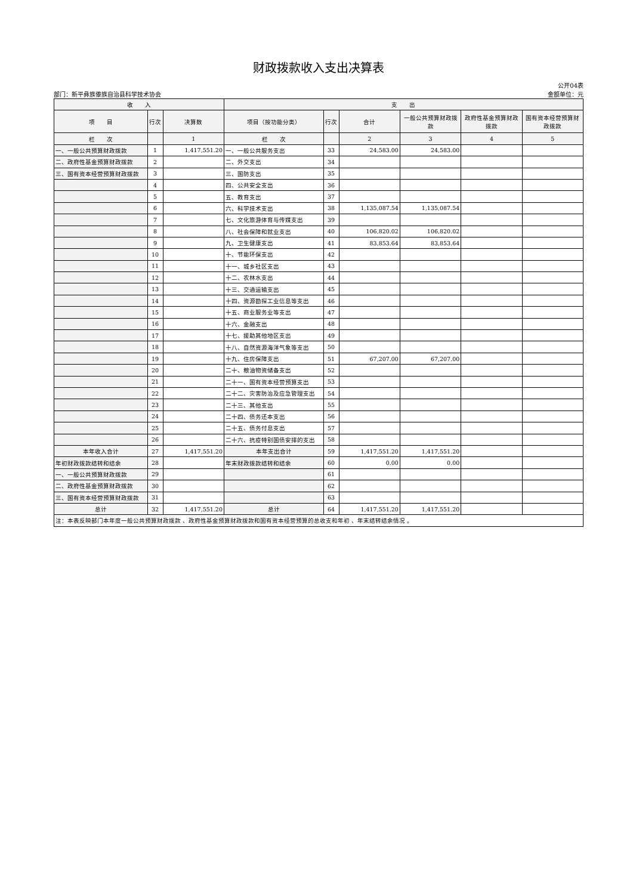财政拨款收入支出决算表
部门：新平彝族傣族自治县科学技术协会 公开04表
金额单位：元
| 收 入 | | | 支 出 | | | | | |
| --- | --- | --- | --- | --- | --- | --- | --- | --- |
| 项 目 | 行次 | 决算数 | 项目（按功能分类） | 行次 | 合计 | 一般公共预算财政拨款 | 政府性基金预算财政拨款 | 国有资本经营预算财政拨款 |
| 栏 次 | | 1 | 栏 次 | | 2 | 3 | 4 | 5 |
| 一、一般公共预算财政拨款 | 1 | 1,417,551.20 | 一、一般公共服务支出 | 33 | 24,583.00 | 24,583.00 | | |
| 二、政府性基金预算财政拨款 | 2 | | 二、外交支出 | 34 | | | | |
| 三、国有资本经营预算财政拨款 | 3 | | 三、国防支出 | 35 | | | | |
| | 4 | | 四、公共安全支出 | 36 | | | | |
| | 5 | | 五、教育支出 | 37 | | | | |
| | 6 | | 六、科学技术支出 | 38 | 1,135,087.54 | 1,135,087.54 | | |
| | 7 | | 七、文化旅游体育与传媒支出 | 39 | | | | |
| | 8 | | 八、社会保障和就业支出 | 40 | 106,820.02 | 106,820.02 | | |
| | 9 | | 九、卫生健康支出 | 41 | 83,853.64 | 83,853.64 | | |
| | 10 | | 十、节能环保支出 | 42 | | | | |
| | 11 | | 十一、城乡社区支出 | 43 | | | | |
| | 12 | | 十二、农林水支出 | 44 | | | | |
| | 13 | | 十三、交通运输支出 | 45 | | | | |
| | 14 | | 十四、资源勘探工业信息等支出 | 46 | | | | |
| | 15 | | 十五、商业服务业等支出 | 47 | | | | |
| | 16 | | 十六、金融支出 | 48 | | | | |
| | 17 | | 十七、援助其他地区支出 | 49 | | | | |
| | 18 | | 十八、自然资源海洋气象等支出 | 50 | | | | |
| | 19 | | 十九、住房保障支出 | 51 | 67,207.00 | 67,207.00 | | |
| | 20 | | 二十、粮油物资储备支出 | 52 | | | | |
| | 21 | | 二十一、国有资本经营预算支出 | 53 | | | | |
| | 22 | | 二十二、灾害防治及应急管理支出 | 54 | | | | |
| | 23 | | 二十三、其他支出 | 55 | | | | |
| | 24 | | 二十四、债务还本支出 | 56 | | | | |
| | 25 | | 二十五、债务付息支出 | 57 | | | | |
| | 26 | | 二十六、抗疫特别国债安排的支出 | 58 | | | | |
| 本年收入合计 | 27 | 1,417,551.20 | 本年支出合计 | 59 | 1,417,551.20 | 1,417,551.20 | | |
| 年初财政拨款结转和结余 | 28 | | 年末财政拨款结转和结余 | 60 | 0.00 | 0.00 | | |
| 一、一般公共预算财政拨款 | 29 | | | 61 | | | | |
| 二、政府性基金预算财政拨款 | 30 | | | 62 | | | | |
| 三、国有资本经营预算财政拨款 | 31 | | | 63 | | | | |
| 总计 | 32 | 1,417,551.20 | 总计 | 64 | 1,417,551.20 | 1,417,551.20 | | |
| 注：本表反映部门本年度一般公共预算财政拨款 、政府性基金预算财政拨款和国有资本经营预算的总收支和年初 、年末结转结余情况 。 | | | | | | | | |